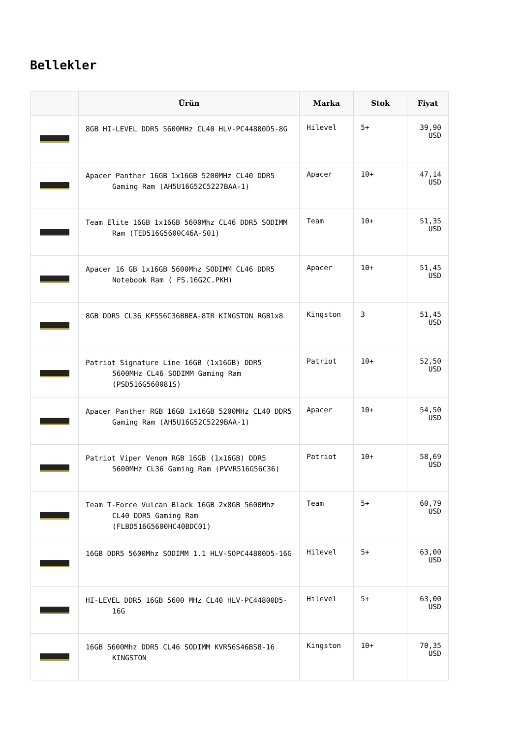Bellekler
| | Ürün | Marka | Stok | Fiyat |
| --- | --- | --- | --- | --- |
| | 8GB HI-LEVEL DDR5 5600MHz CL40 HLV-PC44800D5-8G | Hilevel | 5+ | 39,90 USD |
| | Apacer Panther 16GB 1x16GB 5200MHz CL40 DDR5 Gaming Ram (AH5U16G52C5227BAA-1) | Apacer | 10+ | 47,14 USD |
| | Team Elite 16GB 1x16GB 5600Mhz CL46 DDR5 SODIMM Ram (TED516G5600C46A-S01) | Team | 10+ | 51,35 USD |
| | Apacer 16 GB 1x16GB 5600Mhz SODIMM CL46 DDR5 Notebook Ram ( FS.16G2C.PKH) | Apacer | 10+ | 51,45 USD |
| | 8GB DDR5 CL36 KF556C36BBEA-8TR KINGSTON RGB1x8 | Kingston | 3 | 51,45 USD |
| | Patriot Signature Line 16GB (1x16GB) DDR5 5600MHz CL46 SODIMM Gaming Ram (PSD516G560081S) | Patriot | 10+ | 52,50 USD |
| | Apacer Panther RGB 16GB 1x16GB 5200MHz CL40 DDR5 Gaming Ram (AH5U16G52C5229BAA-1) | Apacer | 10+ | 54,50 USD |
| | Patriot Viper Venom RGB 16GB (1x16GB) DDR5 5600MHz CL36 Gaming Ram (PVVR516G56C36) | Patriot | 10+ | 58,69 USD |
| | Team T-Force Vulcan Black 16GB 2x8GB 5600Mhz CL40 DDR5 Gaming Ram (FLBD516G5600HC40BDC01) | Team | 5+ | 60,79 USD |
| | 16GB DDR5 5600Mhz SODIMM 1.1 HLV-SOPC44800D5-16G | Hilevel | 5+ | 63,00 USD |
| | HI-LEVEL DDR5 16GB 5600 MHz CL40 HLV-PC44800D5-16G | Hilevel | 5+ | 63,00 USD |
| | 16GB 5600Mhz DDR5 CL46 SODIMM KVR56S46BS8-16 KINGSTON | Kingston | 10+ | 70,35 USD |